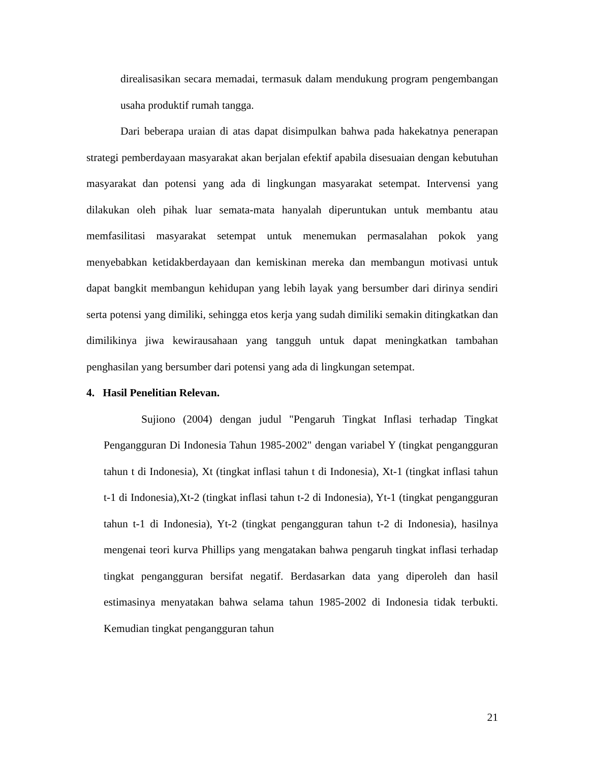direalisasikan secara memadai, termasuk dalam mendukung program pengembangan usaha produktif rumah tangga.
Dari beberapa uraian di atas dapat disimpulkan bahwa pada hakekatnya penerapan strategi pemberdayaan masyarakat akan berjalan efektif apabila disesuaian dengan kebutuhan masyarakat dan potensi yang ada di lingkungan masyarakat setempat. Intervensi yang dilakukan oleh pihak luar semata-mata hanyalah diperuntukan untuk membantu atau memfasilitasi masyarakat setempat untuk menemukan permasalahan pokok yang menyebabkan ketidakberdayaan dan kemiskinan mereka dan membangun motivasi untuk dapat bangkit membangun kehidupan yang lebih layak yang bersumber dari dirinya sendiri serta potensi yang dimiliki, sehingga etos kerja yang sudah dimiliki semakin ditingkatkan dan dimilikinya jiwa kewirausahaan yang tangguh untuk dapat meningkatkan tambahan penghasilan yang bersumber dari potensi yang ada di lingkungan setempat.
4. Hasil Penelitian Relevan.
Sujiono (2004) dengan judul "Pengaruh Tingkat Inflasi terhadap Tingkat Pengangguran Di Indonesia Tahun 1985-2002" dengan variabel Y (tingkat pengangguran tahun t di Indonesia), Xt (tingkat inflasi tahun t di Indonesia), Xt-1 (tingkat inflasi tahun t-1 di Indonesia),Xt-2 (tingkat inflasi tahun t-2 di Indonesia), Yt-1 (tingkat pengangguran tahun t-1 di Indonesia), Yt-2 (tingkat pengangguran tahun t-2 di Indonesia), hasilnya mengenai teori kurva Phillips yang mengatakan bahwa pengaruh tingkat inflasi terhadap tingkat pengangguran bersifat negatif. Berdasarkan data yang diperoleh dan hasil estimasinya menyatakan bahwa selama tahun 1985-2002 di Indonesia tidak terbukti. Kemudian tingkat pengangguran tahun
21